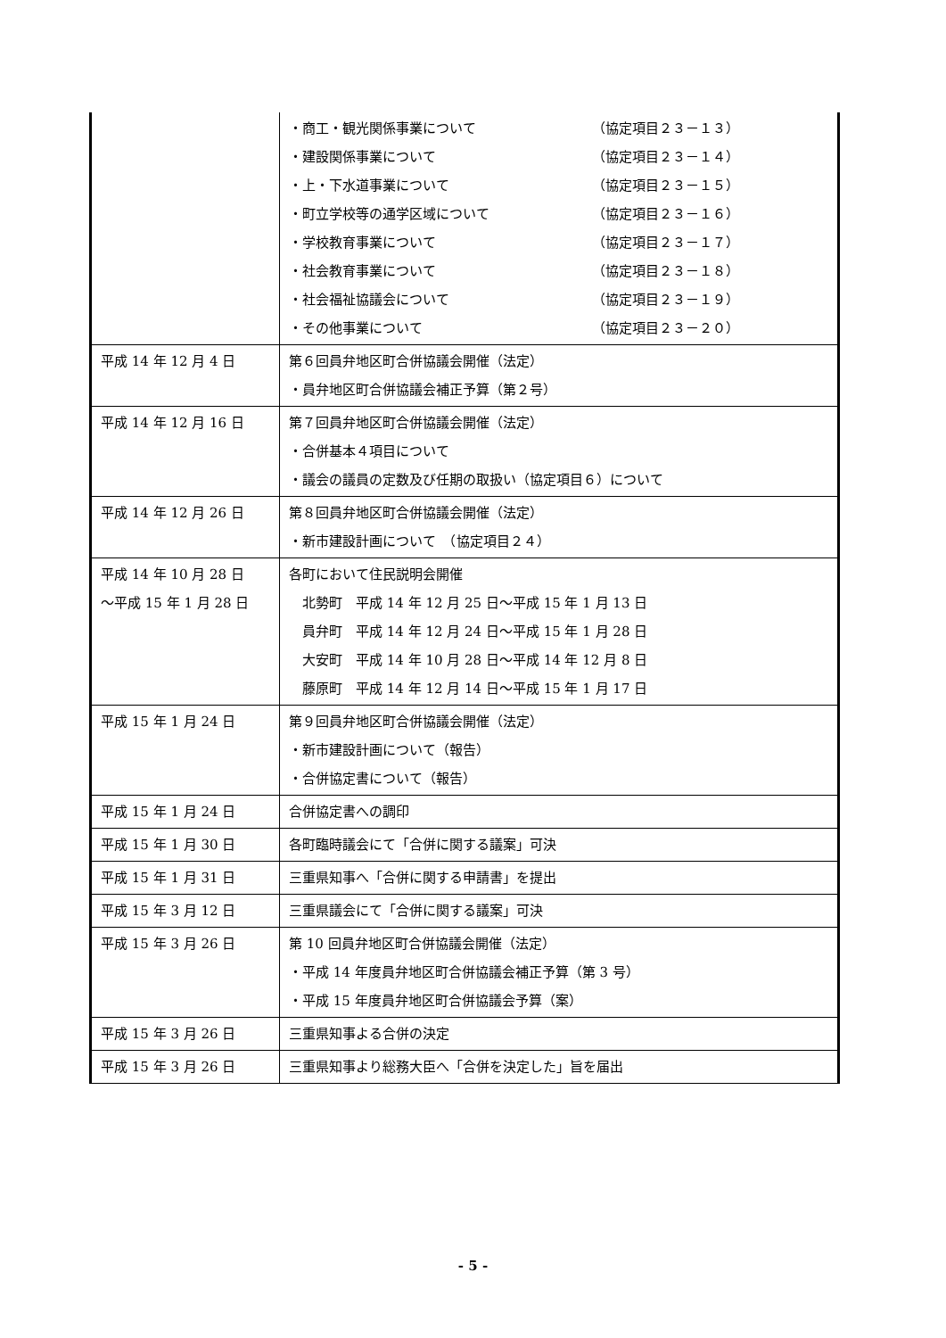| | ・商工・観光関係事業について （協定項目２３－１３） ・建設関係事業について （協定項目２３－１４） ・上・下水道事業について （協定項目２３－１５） ・町立学校等の通学区域について （協定項目２３－１６） ・学校教育事業について （協定項目２３－１７） ・社会教育事業について （協定項目２３－１８） ・社会福祉協議会について （協定項目２３－１９） ・その他事業について （協定項目２３－２０） |
| 平成 14 年 12 月 4 日 | 第６回員弁地区町合併協議会開催（法定） ・員弁地区町合併協議会補正予算（第２号） |
| 平成 14 年 12 月 16 日 | 第７回員弁地区町合併協議会開催（法定） ・合併基本４項目について ・議会の議員の定数及び任期の取扱い（協定項目６）について |
| 平成 14 年 12 月 26 日 | 第８回員弁地区町合併協議会開催（法定） ・新市建設計画について （協定項目２４） |
| 平成 14 年 10 月 28 日 ～平成 15 年 1 月 28 日 | 各町において住民説明会開催 北勢町 平成 14 年 12 月 25 日～平成 15 年 1 月 13 日 員弁町 平成 14 年 12 月 24 日～平成 15 年 1 月 28 日 大安町 平成 14 年 10 月 28 日～平成 14 年 12 月 8 日 藤原町 平成 14 年 12 月 14 日～平成 15 年 1 月 17 日 |
| 平成 15 年 1 月 24 日 | 第９回員弁地区町合併協議会開催（法定） ・新市建設計画について（報告） ・合併協定書について（報告） |
| 平成 15 年 1 月 24 日 | 合併協定書への調印 |
| 平成 15 年 1 月 30 日 | 各町臨時議会にて「合併に関する議案」可決 |
| 平成 15 年 1 月 31 日 | 三重県知事へ「合併に関する申請書」を提出 |
| 平成 15 年 3 月 12 日 | 三重県議会にて「合併に関する議案」可決 |
| 平成 15 年 3 月 26 日 | 第 10 回員弁地区町合併協議会開催（法定） ・平成 14 年度員弁地区町合併協議会補正予算（第 3 号） ・平成 15 年度員弁地区町合併協議会予算（案） |
| 平成 15 年 3 月 26 日 | 三重県知事よる合併の決定 |
| 平成 15 年 3 月 26 日 | 三重県知事より総務大臣へ「合併を決定した」旨を届出 |
- 5 -